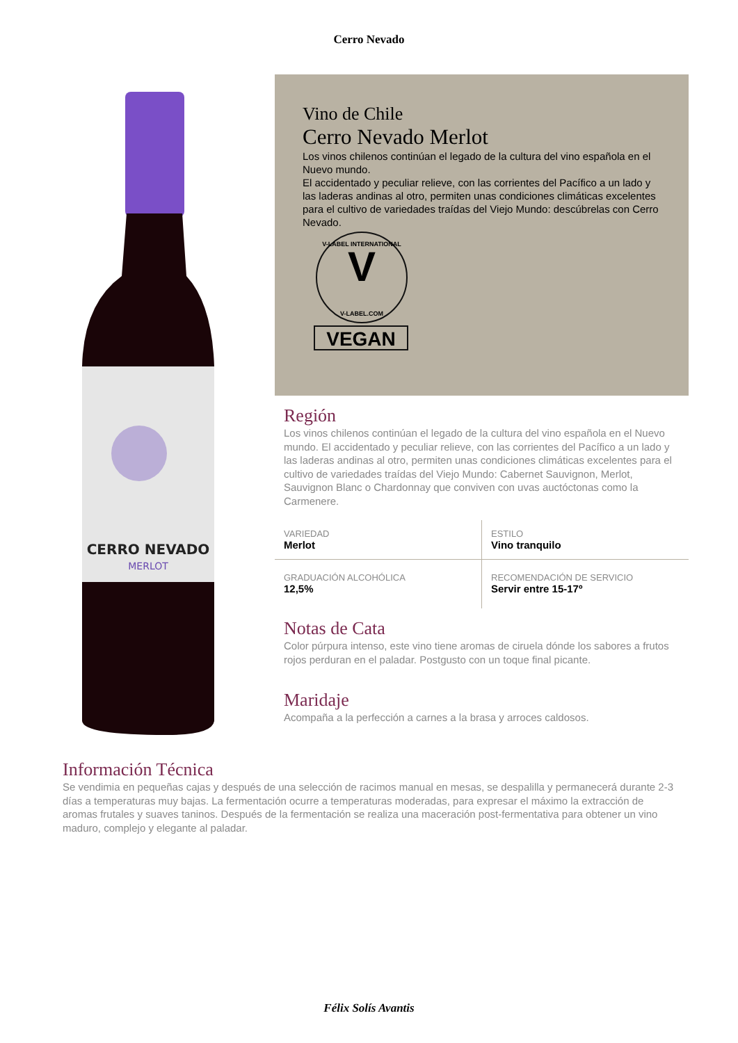Cerro Nevado
CERRO NEVADO
MERLOT
Vino de Chile
Cerro Nevado Merlot
Los vinos chilenos continúan el legado de la cultura del vino española en el Nuevo mundo.
El accidentado y peculiar relieve, con las corrientes del Pacífico a un lado y las laderas andinas al otro, permiten unas condiciones climáticas excelentes para el cultivo de variedades traídas del Viejo Mundo: descúbrelas con Cerro Nevado.
V-LABEL INTERNATIONAL
V
V-LABEL.COM
VEGAN
Región
Los vinos chilenos continúan el legado de la cultura del vino española en el Nuevo mundo. El accidentado y peculiar relieve, con las corrientes del Pacífico a un lado y las laderas andinas al otro, permiten unas condiciones climáticas excelentes para el cultivo de variedades traídas del Viejo Mundo: Cabernet Sauvignon, Merlot, Sauvignon Blanc o Chardonnay que conviven con uvas auctóctonas como la Carmenere.
| VARIEDAD Merlot | ESTILO Vino tranquilo |
| GRADUACIÓN ALCOHÓLICA 12,5% | RECOMENDACIÓN DE SERVICIO Servir entre 15-17º |
Notas de Cata
Color púrpura intenso, este vino tiene aromas de ciruela dónde los sabores a frutos rojos perduran en el paladar. Postgusto con un toque final picante.
Maridaje
Acompaña a la perfección a carnes a la brasa y arroces caldosos.
Información Técnica
Se vendimia en pequeñas cajas y después de una selección de racimos manual en mesas, se despalilla y permanecerá durante 2-3 días a temperaturas muy bajas. La fermentación ocurre a temperaturas moderadas, para expresar el máximo la extracción de aromas frutales y suaves taninos. Después de la fermentación se realiza una maceración post-fermentativa para obtener un vino maduro, complejo y elegante al paladar.
Félix Solís Avantis